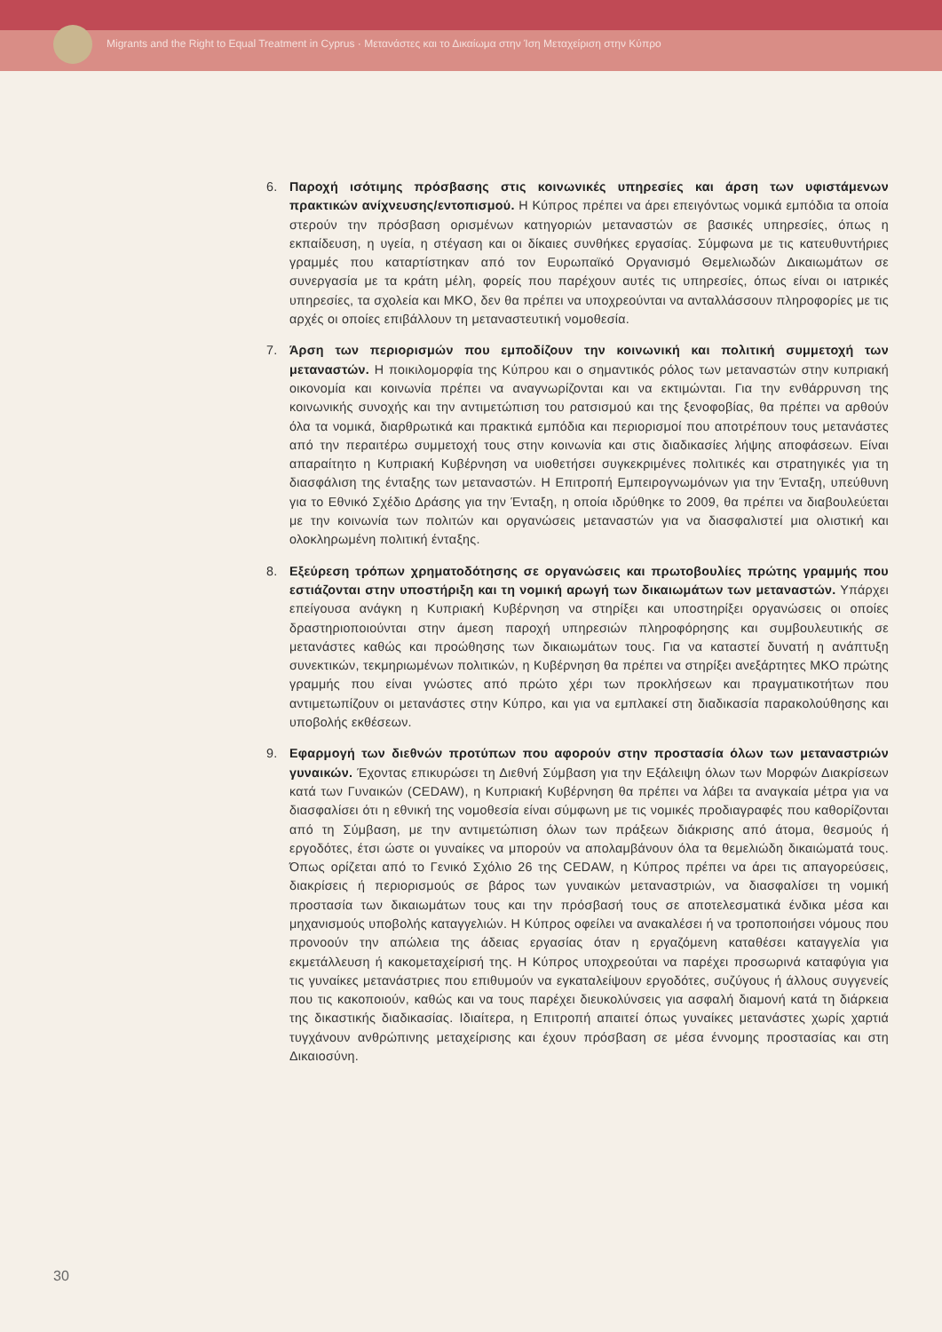Migrants and the Right to Equal Treatment in Cyprus · Μετανάστες και το Δικαίωμα στην Ίση Μεταχείριση στην Κύπρο
6. Παροχή ισότιμης πρόσβασης στις κοινωνικές υπηρεσίες και άρση των υφιστάμενων πρακτικών ανίχνευσης/εντοπισμού. Η Κύπρος πρέπει να άρει επειγόντως νομικά εμπόδια τα οποία στερούν την πρόσβαση ορισμένων κατηγοριών μεταναστών σε βασικές υπηρεσίες, όπως η εκπαίδευση, η υγεία, η στέγαση και οι δίκαιες συνθήκες εργασίας. Σύμφωνα με τις κατευθυντήριες γραμμές που καταρτίστηκαν από τον Ευρωπαϊκό Οργανισμό Θεμελιωδών Δικαιωμάτων σε συνεργασία με τα κράτη μέλη, φορείς που παρέχουν αυτές τις υπηρεσίες, όπως είναι οι ιατρικές υπηρεσίες, τα σχολεία και ΜΚΟ, δεν θα πρέπει να υποχρεούνται να ανταλλάσσουν πληροφορίες με τις αρχές οι οποίες επιβάλλουν τη μεταναστευτική νομοθεσία.
7. Άρση των περιορισμών που εμποδίζουν την κοινωνική και πολιτική συμμετοχή των μεταναστών. Η ποικιλομορφία της Κύπρου και ο σημαντικός ρόλος των μεταναστών στην κυπριακή οικονομία και κοινωνία πρέπει να αναγνωρίζονται και να εκτιμώνται. Για την ενθάρρυνση της κοινωνικής συνοχής και την αντιμετώπιση του ρατσισμού και της ξενοφοβίας, θα πρέπει να αρθούν όλα τα νομικά, διαρθρωτικά και πρακτικά εμπόδια και περιορισμοί που αποτρέπουν τους μετανάστες από την περαιτέρω συμμετοχή τους στην κοινωνία και στις διαδικασίες λήψης αποφάσεων. Είναι απαραίτητο η Κυπριακή Κυβέρνηση να υιοθετήσει συγκεκριμένες πολιτικές και στρατηγικές για τη διασφάλιση της ένταξης των μεταναστών. Η Επιτροπή Εμπειρογνωμόνων για την Ένταξη, υπεύθυνη για το Εθνικό Σχέδιο Δράσης για την Ένταξη, η οποία ιδρύθηκε το 2009, θα πρέπει να διαβουλεύεται με την κοινωνία των πολιτών και οργανώσεις μεταναστών για να διασφαλιστεί μια ολιστική και ολοκληρωμένη πολιτική ένταξης.
8. Εξεύρεση τρόπων χρηματοδότησης σε οργανώσεις και πρωτοβουλίες πρώτης γραμμής που εστιάζονται στην υποστήριξη και τη νομική αρωγή των δικαιωμάτων των μεταναστών. Υπάρχει επείγουσα ανάγκη η Κυπριακή Κυβέρνηση να στηρίξει και υποστηρίξει οργανώσεις οι οποίες δραστηριοποιούνται στην άμεση παροχή υπηρεσιών πληροφόρησης και συμβουλευτικής σε μετανάστες καθώς και προώθησης των δικαιωμάτων τους. Για να καταστεί δυνατή η ανάπτυξη συνεκτικών, τεκμηριωμένων πολιτικών, η Κυβέρνηση θα πρέπει να στηρίξει ανεξάρτητες ΜΚΟ πρώτης γραμμής που είναι γνώστες από πρώτο χέρι των προκλήσεων και πραγματικοτήτων που αντιμετωπίζουν οι μετανάστες στην Κύπρο, και για να εμπλακεί στη διαδικασία παρακολούθησης και υποβολής εκθέσεων.
9. Εφαρμογή των διεθνών προτύπων που αφορούν στην προστασία όλων των μεταναστριών γυναικών. Έχοντας επικυρώσει τη Διεθνή Σύμβαση για την Εξάλειψη όλων των Μορφών Διακρίσεων κατά των Γυναικών (CEDAW), η Κυπριακή Κυβέρνηση θα πρέπει να λάβει τα αναγκαία μέτρα για να διασφαλίσει ότι η εθνική της νομοθεσία είναι σύμφωνη με τις νομικές προδιαγραφές που καθορίζονται από τη Σύμβαση, με την αντιμετώπιση όλων των πράξεων διάκρισης από άτομα, θεσμούς ή εργοδότες, έτσι ώστε οι γυναίκες να μπορούν να απολαμβάνουν όλα τα θεμελιώδη δικαιώματά τους. Όπως ορίζεται από το Γενικό Σχόλιο 26 της CEDAW, η Κύπρος πρέπει να άρει τις απαγορεύσεις, διακρίσεις ή περιορισμούς σε βάρος των γυναικών μεταναστριών, να διασφαλίσει τη νομική προστασία των δικαιωμάτων τους και την πρόσβασή τους σε αποτελεσματικά ένδικα μέσα και μηχανισμούς υποβολής καταγγελιών. Η Κύπρος οφείλει να ανακαλέσει ή να τροποποιήσει νόμους που προνοούν την απώλεια της άδειας εργασίας όταν η εργαζόμενη καταθέσει καταγγελία για εκμετάλλευση ή κακομεταχείρισή της. Η Κύπρος υποχρεούται να παρέχει προσωρινά καταφύγια για τις γυναίκες μετανάστριες που επιθυμούν να εγκαταλείψουν εργοδότες, συζύγους ή άλλους συγγενείς που τις κακοποιούν, καθώς και να τους παρέχει διευκολύνσεις για ασφαλή διαμονή κατά τη διάρκεια της δικαστικής διαδικασίας. Ιδιαίτερα, η Επιτροπή απαιτεί όπως γυναίκες μετανάστες χωρίς χαρτιά τυγχάνουν ανθρώπινης μεταχείρισης και έχουν πρόσβαση σε μέσα έννομης προστασίας και στη Δικαιοσύνη.
30